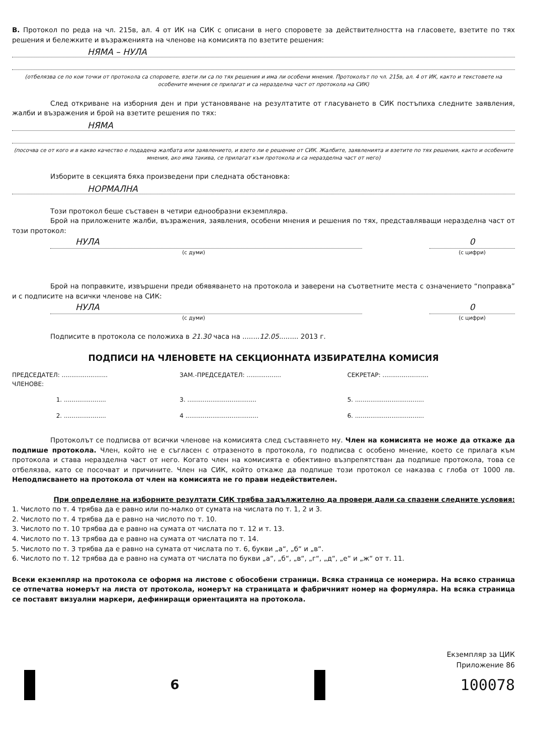В. Протокол по реда на чл. 215в, ал. 4 от ИК на СИК с описани в него споровете за действителността на гласовете, взетите по тях решения и бележките и възраженията на членове на комисията по взетите решения:
НЯМА – НУЛА
(отбелязва се по кои точки от протокола са споровете, взети ли са по тях решения и има ли особени мнения. Протоколът по чл. 215в, ал. 4 от ИК, както и текстовете на особените мнения се прилагат и са неразделна част от протокола на СИК)
След откриване на изборния ден и при установяване на резултатите от гласуването в СИК постъпиха следните заявления, жалби и възражения и брой на взетите решения по тях:
НЯМА
(посочва се от кого и в какво качество е подадена жалбата или заявлението, и взето ли е решение от СИК. Жалбите, заявленията и взетите по тях решения, както и особените мнения, ако има такива, се прилагат към протокола и са неразделна част от него)
Изборите в секцията бяха произведени при следната обстановка:
НОРМАЛНА
Този протокол беше съставен в четири еднообразни екземпляра.
Брой на приложените жалби, възражения, заявления, особени мнения и решения по тях, представляващи неразделна част от този протокол:
НУЛА 0
(с думи) (с цифри)
Брой на поправките, извършени преди обявяването на протокола и заверени на съответните места с означението “поправка” и с подписите на всички членове на СИК:
НУЛА 0
(с думи) (с цифри)
Подписите в протокола се положиха в 21.30 часа на ........12.05......... 2013 г.
ПОДПИСИ НА ЧЛЕНОВЕТЕ НА СЕКЦИОННАТА ИЗБИРАТЕЛНА КОМИСИЯ
ПРЕДСЕДАТЕЛ: ........................
ЗАМ.-ПРЕДСЕДАТЕЛ: ..................
СЕКРЕТАР: ........................
ЧЛЕНОВЕ:
1. ...................... 3. ....................................
5. ....................................
2. ...................... 4 ......................................
6. ....................................
Протоколът се подписва от всички членове на комисията след съставянето му. Член на комисията не може да откаже да подпише протокола. Член, който не е съгласен с отразеното в протокола, го подписва с особено мнение, което се прилага към протокола и става неразделна част от него. Когато член на комисията е обективно възпрепятстван да подпише протокола, това се отбелязва, като се посочват и причините. Член на СИК, който откаже да подпише този протокол се наказва с глоба от 1000 лв. Неподписването на протокола от член на комисията не го прави недействителен.
При определяне на изборните резултати СИК трябва задължително да провери дали са спазени следните условия:
1. Числото по т. 4 трябва да е равно или по-малко от сумата на числата по т. 1, 2 и 3.
2. Числото по т. 4 трябва да е равно на числото по т. 10.
3. Числото по т. 10 трябва да е равно на сумата от числата по т. 12 и т. 13.
4. Числото по т. 13 трябва да е равно на сумата от числата по т. 14.
5. Числото по т. 3 трябва да е равно на сумата от числата по т. 6, букви „а“, „б“ и „в“.
6. Числото по т. 12 трябва да е равно на сумата от числата по букви „а“, „б“, „в“, „г“, „д“, „е“ и „ж“ от т. 11.
Всеки екземпляр на протокола се оформя на листове с обособени страници. Всяка страница се номерира. На всяко страница се отпечатва номерът на листа от протокола, номерът на страницата и фабричният номер на формуляра. На всяка страница се поставят визуални маркери, дефиниращи ориентацията на протокола.
Екземпляр за ЦИК
Приложение 86
6
100078